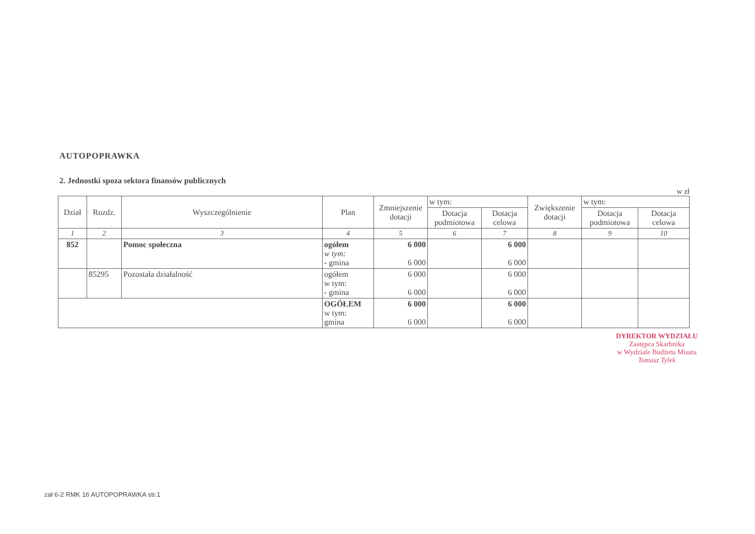AUTOPOPRAWKA
2. Jednostki spoza sektora finansów publicznych
w zł
| Dział | Rozdz. | Wyszczególnienie | Plan | Zmniejszenie dotacji | w tym: | | Zwiększenie dotacji | w tym: | |
| --- | --- | --- | --- | --- | --- | --- | --- | --- | --- |
| | | | | | Dotacja podmiotowa | Dotacja celowa | | Dotacja podmiotowa | Dotacja celowa |
| 1 | 2 | 3 | 4 | 5 | 6 | 7 | 8 | 9 | 10 |
| 852 | | Pomoc społeczna | ogółem w tym: - gmina | 6 000 6 000 | | 6 000 6 000 | | | |
| | 85295 | Pozostała działalność | ogółem w tym: - gmina | 6 000 6 000 | | 6 000 6 000 | | | |
| | | | OGÓŁEM w tym: gmina | 6 000 6 000 | | 6 000 6 000 | | | |
DYREKTOR WYDZIAŁU
Zastępca Skarbnika
w Wydziale Budżetu Miasta
Tomasz Tylek
zał 6-2 RMK 16 AUTOPOPRAWKA str.1